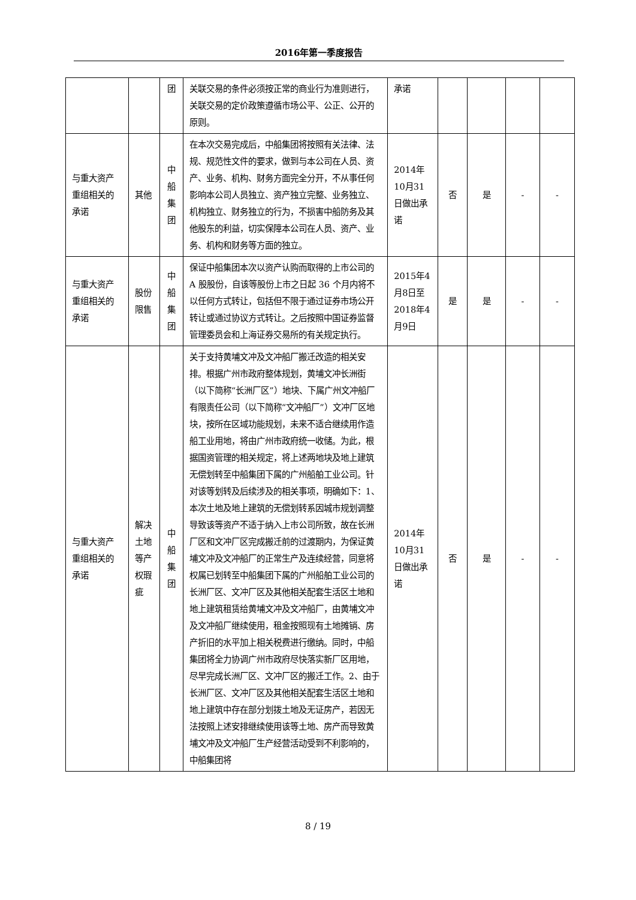2016年第一季度报告
| | | 团 | 关联交易的条件必须按正常的商业行为准则进行，关联交易的定价政策遵循市场公平、公正、公开的原则。 | 承诺 | | | | |
| 与重大资产重组相关的承诺 | 其他 | 中 船 集 团 | 在本次交易完成后，中船集团将按照有关法律、法规、规范性文件的要求，做到与本公司在人员、资产、业务、机构、财务方面完全分开，不从事任何影响本公司人员独立、资产独立完整、业务独立、机构独立、财务独立的行为，不损害中船防务及其他股东的利益，切实保障本公司在人员、资产、业务、机构和财务等方面的独立。 | 2014年10月31日做出承诺 | 否 | 是 | - | - |
| 与重大资产重组相关的承诺 | 股份限售 | 中 船 集 团 | 保证中船集团本次以资产认购而取得的上市公司的 A 股股份，自该等股份上市之日起 36 个月内将不以任何方式转让，包括但不限于通过证券市场公开转让或通过协议方式转让。之后按照中国证券监督管理委员会和上海证券交易所的有关规定执行。 | 2015年4月8日至2018年4月9日 | 是 | 是 | - | - |
| 与重大资产重组相关的承诺 | 解决土地等产权瑕疵 | 中 船 集 团 | 关于支持黄埔文冲及文冲船厂搬迁改造的相关安排。根据广州市政府整体规划，黄埔文冲长洲街（以下简称“长洲厂区”）地块、下属广州文冲船厂有限责任公司（以下简称“文冲船厂”）文冲厂区地块，按所在区域功能规划，未来不适合继续用作造船工业用地，将由广州市政府统一收储。为此，根据国资管理的相关规定，将上述两地块及地上建筑无偿划转至中船集团下属的广州船舶工业公司。针对该等划转及后续涉及的相关事项，明确如下：1、本次土地及地上建筑的无偿划转系因城市规划调整导致该等资产不适于纳入上市公司所致，故在长洲厂区和文冲厂区完成搬迁前的过渡期内，为保证黄埔文冲及文冲船厂的正常生产及连续经营，同意将权属已划转至中船集团下属的广州船舶工业公司的长洲厂区、文冲厂区及其他相关配套生活区土地和地上建筑租赁给黄埔文冲及文冲船厂，由黄埔文冲及文冲船厂继续使用，租金按照现有土地摊销、房产折旧的水平加上相关税费进行缴纳。同时，中船集团将全力协调广州市政府尽快落实新厂区用地，尽早完成长洲厂区、文冲厂区的搬迁工作。2、由于长洲厂区、文冲厂区及其他相关配套生活区土地和地上建筑中存在部分划拨土地及无证房产，若因无法按照上述安排继续使用该等土地、房产而导致黄埔文冲及文冲船厂生产经营活动受到不利影响的，中船集团将 | 2014年10月31日做出承诺 | 否 | 是 | - | - |
8 / 19